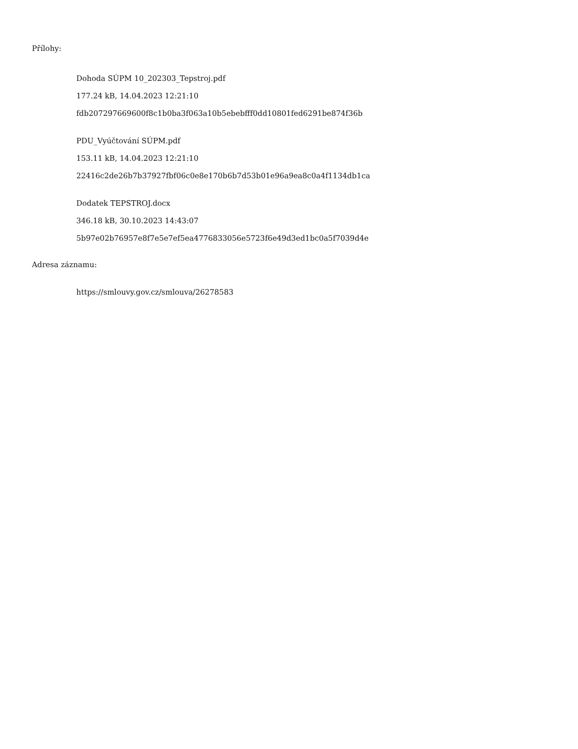Přílohy:
Dohoda SÚPM 10_202303_Tepstroj.pdf
177.24 kB, 14.04.2023 12:21:10
fdb207297669600f8c1b0ba3f063a10b5ebebfff0dd10801fed6291be874f36b
PDU_Vyúčtování SÚPM.pdf
153.11 kB, 14.04.2023 12:21:10
22416c2de26b7b37927fbf06c0e8e170b6b7d53b01e96a9ea8c0a4f1134db1ca
Dodatek TEPSTROJ.docx
346.18 kB, 30.10.2023 14:43:07
5b97e02b76957e8f7e5e7ef5ea4776833056e5723f6e49d3ed1bc0a5f7039d4e
Adresa záznamu:
https://smlouvy.gov.cz/smlouva/26278583